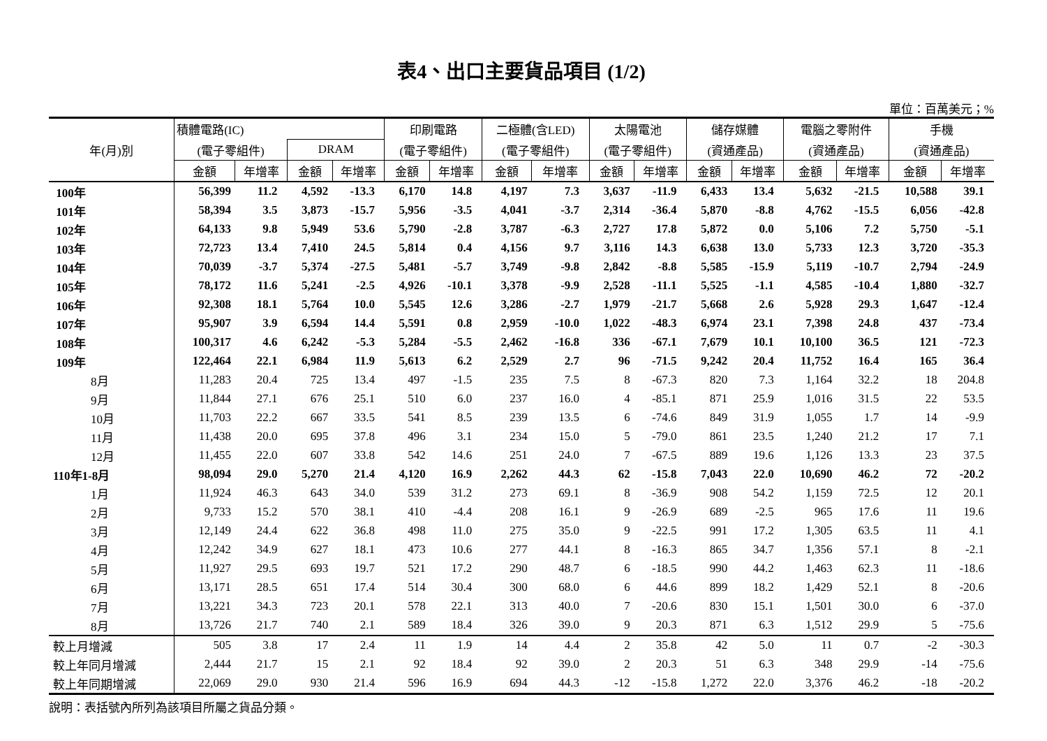表4、出口主要貨品項目 (1/2)
單位：百萬美元；%
| 年(月)別 | 積體電路(IC) | | | | 印刷電路 | | 二極體(含LED) | | 太陽電池 | | 儲存媒體 | | 電腦之零附件 | | 手機 | |
| --- | --- | --- | --- | --- | --- | --- | --- | --- | --- | --- | --- | --- | --- | --- | --- | --- |
| | (電子零組件) | | DRAM | | (電子零組件) | | (電子零組件) | | (電子零組件) | | (資通產品) | | (資通產品) | | (資通產品) | |
| | 金額 | 年增率 | 金額 | 年增率 | 金額 | 年增率 | 金額 | 年增率 | 金額 | 年增率 | 金額 | 年增率 | 金額 | 年增率 | 金額 | 年增率 |
| 100年 | 56,399 | 11.2 | 4,592 | -13.3 | 6,170 | 14.8 | 4,197 | 7.3 | 3,637 | -11.9 | 6,433 | 13.4 | 5,632 | -21.5 | 10,588 | 39.1 |
| 101年 | 58,394 | 3.5 | 3,873 | -15.7 | 5,956 | -3.5 | 4,041 | -3.7 | 2,314 | -36.4 | 5,870 | -8.8 | 4,762 | -15.5 | 6,056 | -42.8 |
| 102年 | 64,133 | 9.8 | 5,949 | 53.6 | 5,790 | -2.8 | 3,787 | -6.3 | 2,727 | 17.8 | 5,872 | 0.0 | 5,106 | 7.2 | 5,750 | -5.1 |
| 103年 | 72,723 | 13.4 | 7,410 | 24.5 | 5,814 | 0.4 | 4,156 | 9.7 | 3,116 | 14.3 | 6,638 | 13.0 | 5,733 | 12.3 | 3,720 | -35.3 |
| 104年 | 70,039 | -3.7 | 5,374 | -27.5 | 5,481 | -5.7 | 3,749 | -9.8 | 2,842 | -8.8 | 5,585 | -15.9 | 5,119 | -10.7 | 2,794 | -24.9 |
| 105年 | 78,172 | 11.6 | 5,241 | -2.5 | 4,926 | -10.1 | 3,378 | -9.9 | 2,528 | -11.1 | 5,525 | -1.1 | 4,585 | -10.4 | 1,880 | -32.7 |
| 106年 | 92,308 | 18.1 | 5,764 | 10.0 | 5,545 | 12.6 | 3,286 | -2.7 | 1,979 | -21.7 | 5,668 | 2.6 | 5,928 | 29.3 | 1,647 | -12.4 |
| 107年 | 95,907 | 3.9 | 6,594 | 14.4 | 5,591 | 0.8 | 2,959 | -10.0 | 1,022 | -48.3 | 6,974 | 23.1 | 7,398 | 24.8 | 437 | -73.4 |
| 108年 | 100,317 | 4.6 | 6,242 | -5.3 | 5,284 | -5.5 | 2,462 | -16.8 | 336 | -67.1 | 7,679 | 10.1 | 10,100 | 36.5 | 121 | -72.3 |
| 109年 | 122,464 | 22.1 | 6,984 | 11.9 | 5,613 | 6.2 | 2,529 | 2.7 | 96 | -71.5 | 9,242 | 20.4 | 11,752 | 16.4 | 165 | 36.4 |
| 8月 | 11,283 | 20.4 | 725 | 13.4 | 497 | -1.5 | 235 | 7.5 | 8 | -67.3 | 820 | 7.3 | 1,164 | 32.2 | 18 | 204.8 |
| 9月 | 11,844 | 27.1 | 676 | 25.1 | 510 | 6.0 | 237 | 16.0 | 4 | -85.1 | 871 | 25.9 | 1,016 | 31.5 | 22 | 53.5 |
| 10月 | 11,703 | 22.2 | 667 | 33.5 | 541 | 8.5 | 239 | 13.5 | 6 | -74.6 | 849 | 31.9 | 1,055 | 1.7 | 14 | -9.9 |
| 11月 | 11,438 | 20.0 | 695 | 37.8 | 496 | 3.1 | 234 | 15.0 | 5 | -79.0 | 861 | 23.5 | 1,240 | 21.2 | 17 | 7.1 |
| 12月 | 11,455 | 22.0 | 607 | 33.8 | 542 | 14.6 | 251 | 24.0 | 7 | -67.5 | 889 | 19.6 | 1,126 | 13.3 | 23 | 37.5 |
| 110年1-8月 | 98,094 | 29.0 | 5,270 | 21.4 | 4,120 | 16.9 | 2,262 | 44.3 | 62 | -15.8 | 7,043 | 22.0 | 10,690 | 46.2 | 72 | -20.2 |
| 1月 | 11,924 | 46.3 | 643 | 34.0 | 539 | 31.2 | 273 | 69.1 | 8 | -36.9 | 908 | 54.2 | 1,159 | 72.5 | 12 | 20.1 |
| 2月 | 9,733 | 15.2 | 570 | 38.1 | 410 | -4.4 | 208 | 16.1 | 9 | -26.9 | 689 | -2.5 | 965 | 17.6 | 11 | 19.6 |
| 3月 | 12,149 | 24.4 | 622 | 36.8 | 498 | 11.0 | 275 | 35.0 | 9 | -22.5 | 991 | 17.2 | 1,305 | 63.5 | 11 | 4.1 |
| 4月 | 12,242 | 34.9 | 627 | 18.1 | 473 | 10.6 | 277 | 44.1 | 8 | -16.3 | 865 | 34.7 | 1,356 | 57.1 | 8 | -2.1 |
| 5月 | 11,927 | 29.5 | 693 | 19.7 | 521 | 17.2 | 290 | 48.7 | 6 | -18.5 | 990 | 44.2 | 1,463 | 62.3 | 11 | -18.6 |
| 6月 | 13,171 | 28.5 | 651 | 17.4 | 514 | 30.4 | 300 | 68.0 | 6 | 44.6 | 899 | 18.2 | 1,429 | 52.1 | 8 | -20.6 |
| 7月 | 13,221 | 34.3 | 723 | 20.1 | 578 | 22.1 | 313 | 40.0 | 7 | -20.6 | 830 | 15.1 | 1,501 | 30.0 | 6 | -37.0 |
| 8月 | 13,726 | 21.7 | 740 | 2.1 | 589 | 18.4 | 326 | 39.0 | 9 | 20.3 | 871 | 6.3 | 1,512 | 29.9 | 5 | -75.6 |
| 較上月增減 | 505 | 3.8 | 17 | 2.4 | 11 | 1.9 | 14 | 4.4 | 2 | 35.8 | 42 | 5.0 | 11 | 0.7 | -2 | -30.3 |
| 較上年同月增減 | 2,444 | 21.7 | 15 | 2.1 | 92 | 18.4 | 92 | 39.0 | 2 | 20.3 | 51 | 6.3 | 348 | 29.9 | -14 | -75.6 |
| 較上年同期增減 | 22,069 | 29.0 | 930 | 21.4 | 596 | 16.9 | 694 | 44.3 | -12 | -15.8 | 1,272 | 22.0 | 3,376 | 46.2 | -18 | -20.2 |
說明：表括號內所列為該項目所屬之貨品分類。